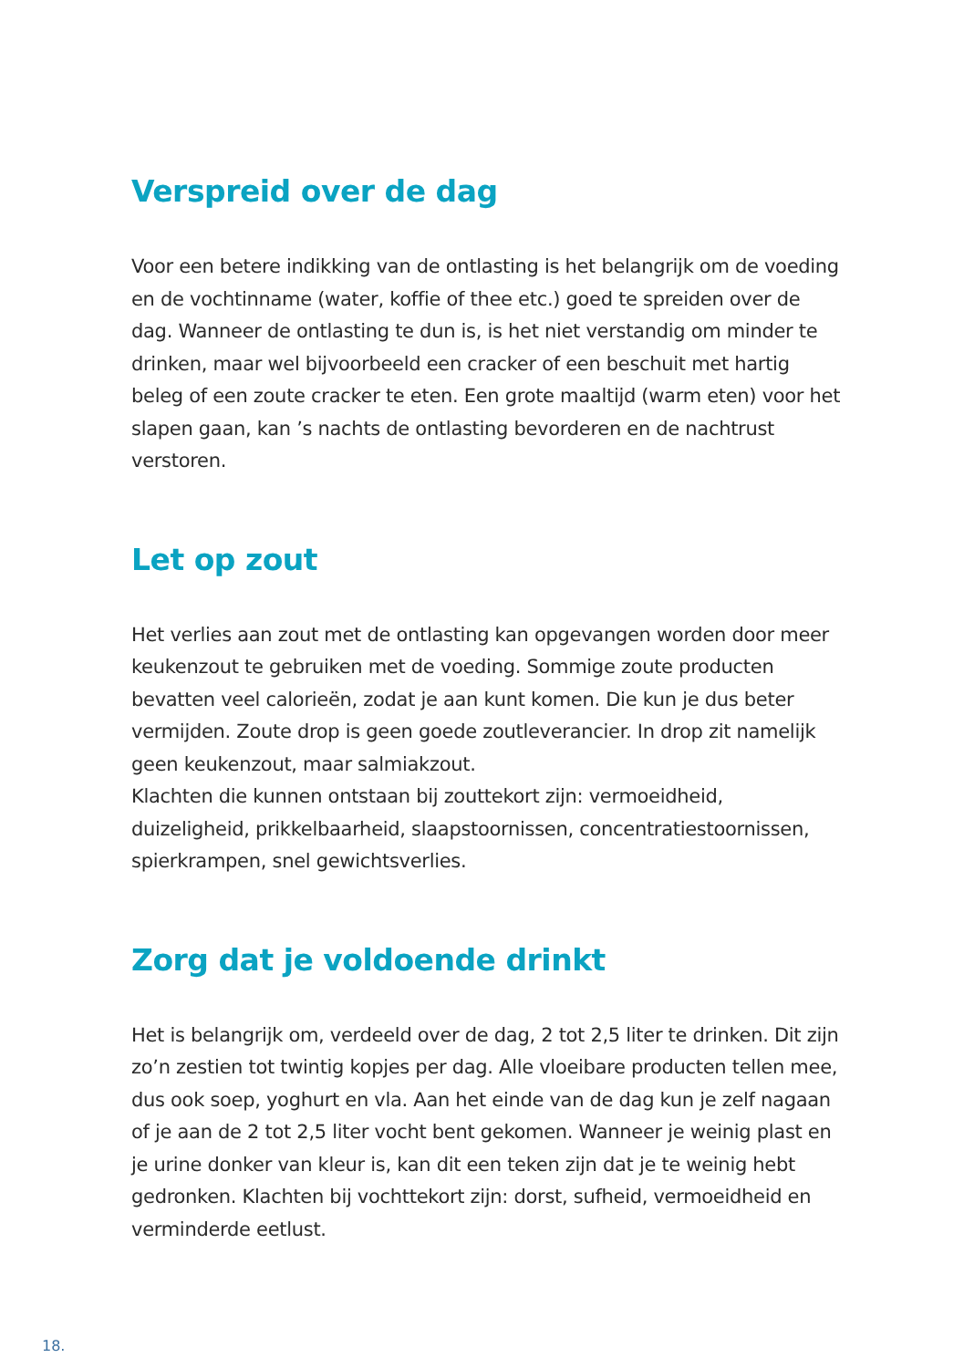Verspreid over de dag
Voor een betere indikking van de ontlasting is het belangrijk om de voeding en de vochtinname (water, koffie of thee etc.) goed te spreiden over de dag. Wanneer de ontlasting te dun is, is het niet verstandig om minder te drinken, maar wel bijvoorbeeld een cracker of een beschuit met hartig beleg of een zoute cracker te eten. Een grote maaltijd (warm eten) voor het slapen gaan, kan ’s nachts de ontlasting bevorderen en de nachtrust verstoren.
Let op zout
Het verlies aan zout met de ontlasting kan opgevangen worden door meer keukenzout te gebruiken met de voeding. Sommige zoute producten bevatten veel calorieën, zodat je aan kunt komen. Die kun je dus beter vermijden. Zoute drop is geen goede zoutleverancier. In drop zit namelijk geen keukenzout, maar salmiakzout.
Klachten die kunnen ontstaan bij zouttekort zijn: vermoeidheid, duizeligheid, prikkelbaarheid, slaapstoornissen, concentratiestoornissen, spierkrampen, snel gewichtsverlies.
Zorg dat je voldoende drinkt
Het is belangrijk om, verdeeld over de dag, 2 tot 2,5 liter te drinken. Dit zijn zo’n zestien tot twintig kopjes per dag. Alle vloeibare producten tellen mee, dus ook soep, yoghurt en vla. Aan het einde van de dag kun je zelf nagaan of je aan de 2 tot 2,5 liter vocht bent gekomen. Wanneer je weinig plast en je urine donker van kleur is, kan dit een teken zijn dat je te weinig hebt gedronken. Klachten bij vochttekort zijn: dorst, sufheid, vermoeidheid en verminderde eetlust.
18.